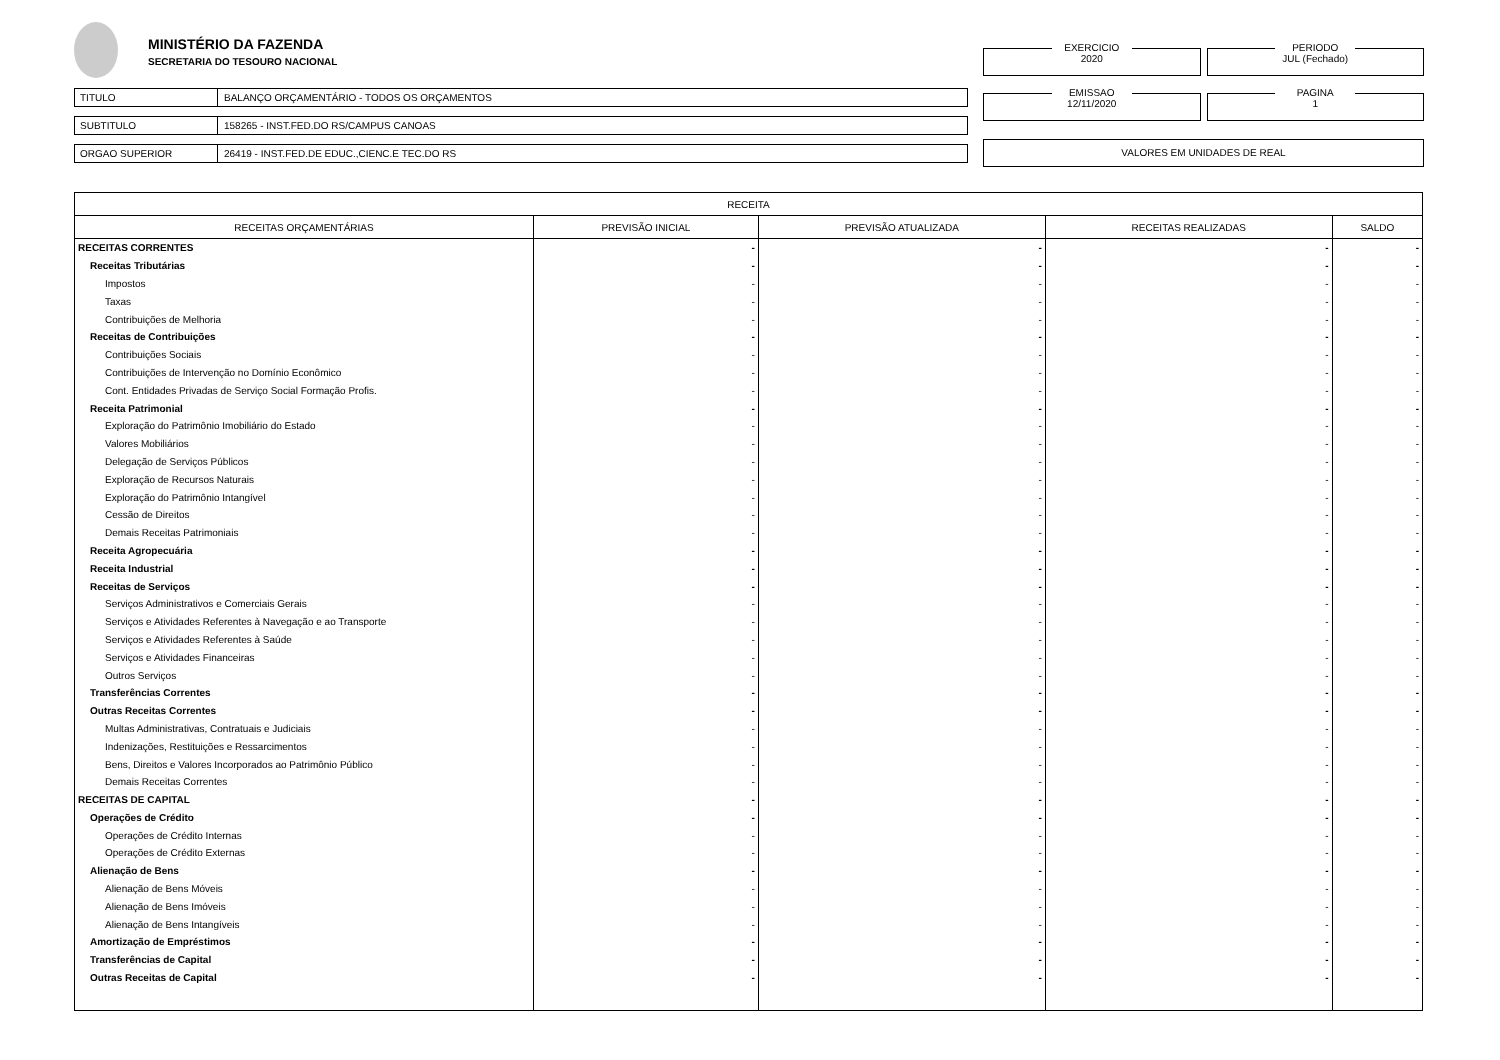MINISTÉRIO DA FAZENDA
SECRETARIA DO TESOURO NACIONAL
TITULO BALANÇO ORÇAMENTÁRIO - TODOS OS ORÇAMENTOS
SUBTITULO 158265 - INST.FED.DO RS/CAMPUS CANOAS
ORGAO SUPERIOR 26419 - INST.FED.DE EDUC.,CIENC.E TEC.DO RS
EXERCICIO
2020
PERIODO
JUL (Fechado)
EMISSAO
12/11/2020
PAGINA
1
VALORES EM UNIDADES DE REAL
| RECEITA | | | | |
| --- | --- | --- | --- | --- |
| RECEITAS ORÇAMENTÁRIAS | PREVISÃO INICIAL | PREVISÃO ATUALIZADA | RECEITAS REALIZADAS | SALDO |
| RECEITAS CORRENTES | - | - | - | - |
| Receitas Tributárias | - | - | - | - |
| Impostos | - | - | - | - |
| Taxas | - | - | - | - |
| Contribuições de Melhoria | - | - | - | - |
| Receitas de Contribuições | - | - | - | - |
| Contribuições Sociais | - | - | - | - |
| Contribuições de Intervenção no Domínio Econômico | - | - | - | - |
| Cont. Entidades Privadas de Serviço Social Formação Profis. | - | - | - | - |
| Receita Patrimonial | - | - | - | - |
| Exploração do Patrimônio Imobiliário do Estado | - | - | - | - |
| Valores Mobiliários | - | - | - | - |
| Delegação de Serviços Públicos | - | - | - | - |
| Exploração de Recursos Naturais | - | - | - | - |
| Exploração do Patrimônio Intangível | - | - | - | - |
| Cessão de Direitos | - | - | - | - |
| Demais Receitas Patrimoniais | - | - | - | - |
| Receita Agropecuária | - | - | - | - |
| Receita Industrial | - | - | - | - |
| Receitas de Serviços | - | - | - | - |
| Serviços Administrativos e Comerciais Gerais | - | - | - | - |
| Serviços e Atividades Referentes à Navegação e ao Transporte | - | - | - | - |
| Serviços e Atividades Referentes à Saúde | - | - | - | - |
| Serviços e Atividades Financeiras | - | - | - | - |
| Outros Serviços | - | - | - | - |
| Transferências Correntes | - | - | - | - |
| Outras Receitas Correntes | - | - | - | - |
| Multas Administrativas, Contratuais e Judiciais | - | - | - | - |
| Indenizações, Restituições e Ressarcimentos | - | - | - | - |
| Bens, Direitos e Valores Incorporados ao Patrimônio Público | - | - | - | - |
| Demais Receitas Correntes | - | - | - | - |
| RECEITAS DE CAPITAL | - | - | - | - |
| Operações de Crédito | - | - | - | - |
| Operações de Crédito Internas | - | - | - | - |
| Operações de Crédito Externas | - | - | - | - |
| Alienação de Bens | - | - | - | - |
| Alienação de Bens Móveis | - | - | - | - |
| Alienação de Bens Imóveis | - | - | - | - |
| Alienação de Bens Intangíveis | - | - | - | - |
| Amortização de Empréstimos | - | - | - | - |
| Transferências de Capital | - | - | - | - |
| Outras Receitas de Capital | - | - | - | - |